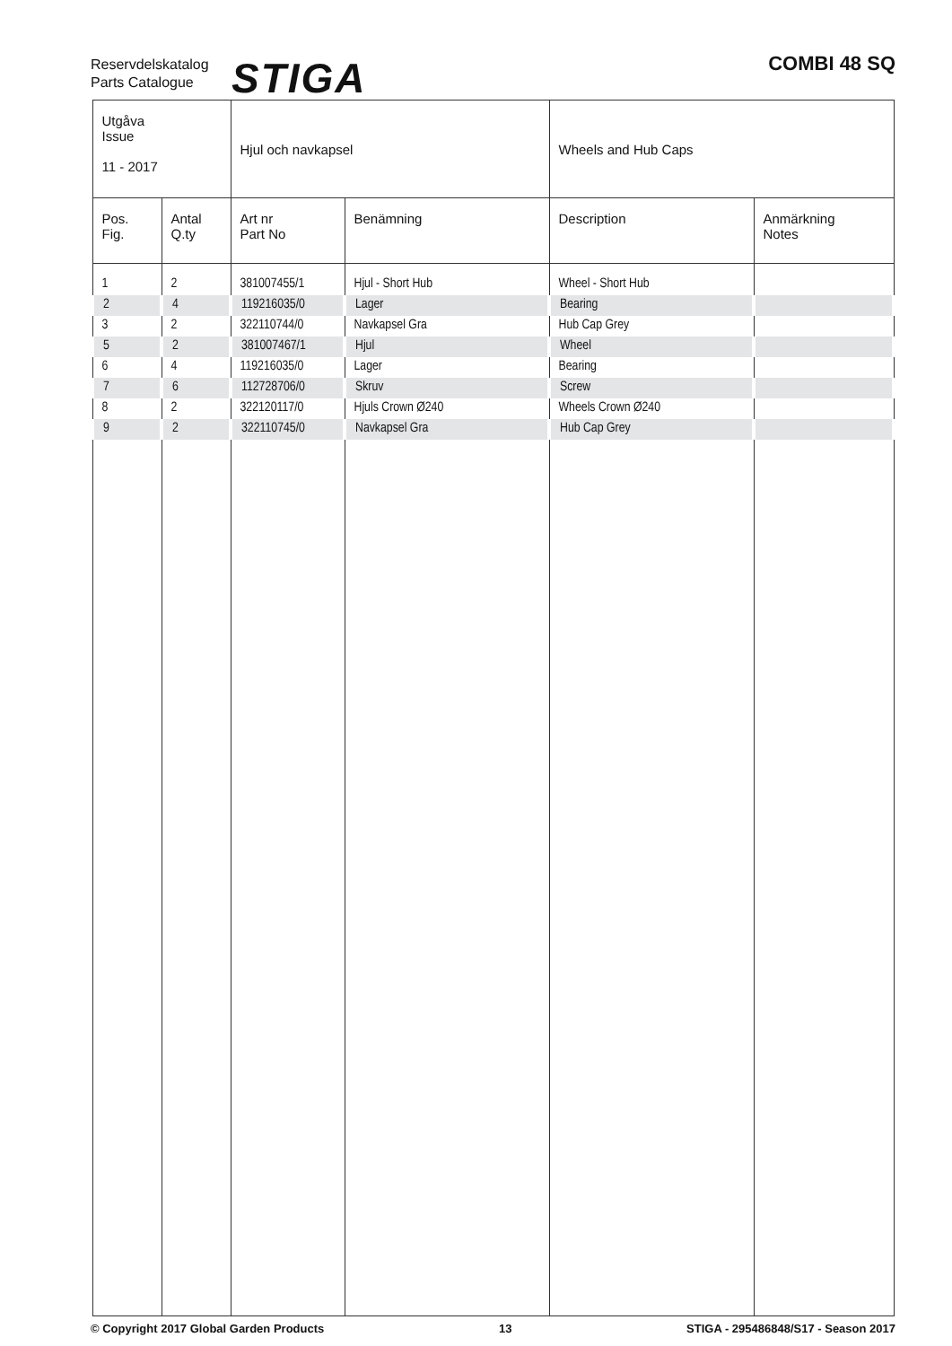Reservdelskatalog
Parts Catalogue
STIGA COMBI 48 SQ
| Utgåva Issue 11 - 2017 | | Hjul och navkapsel | | Wheels and Hub Caps | |
| Pos. Fig. | Antal Q.ty | Art nr Part No | Benämning | Description | Anmärkning Notes |
| 1 | 2 | 381007455/1 | Hjul - Short Hub | Wheel - Short Hub | |
| 2 | 4 | 119216035/0 | Lager | Bearing | |
| 3 | 2 | 322110744/0 | Navkapsel Gra | Hub Cap Grey | |
| 5 | 2 | 381007467/1 | Hjul | Wheel | |
| 6 | 4 | 119216035/0 | Lager | Bearing | |
| 7 | 6 | 112728706/0 | Skruv | Screw | |
| 8 | 2 | 322120117/0 | Hjuls Crown Ø240 | Wheels Crown Ø240 | |
| 9 | 2 | 322110745/0 | Navkapsel Gra | Hub Cap Grey | |
© Copyright 2017 Global Garden Products 13 STIGA - 295486848/S17 - Season 2017